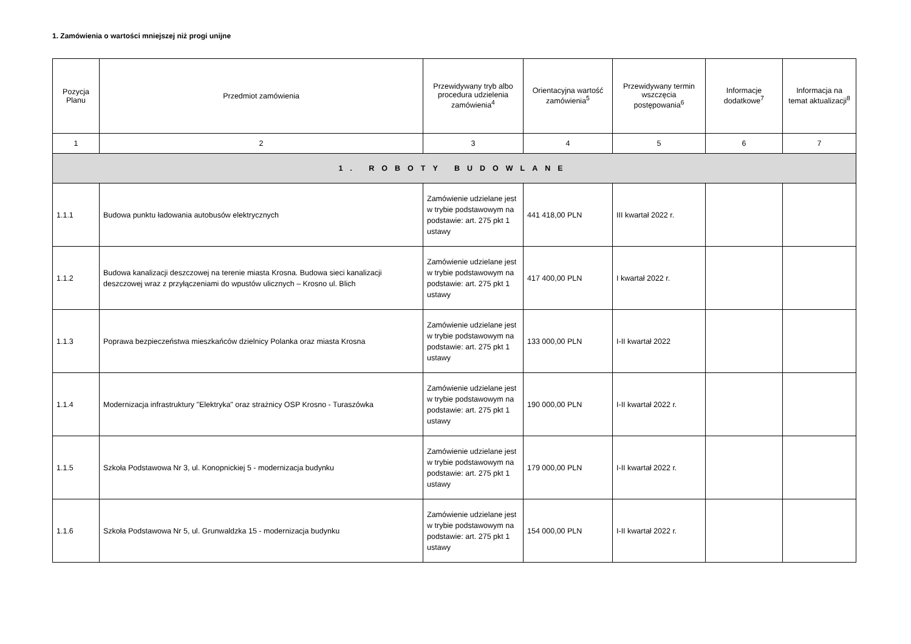1. Zamówienia o wartości mniejszej niż progi unijne
| Pozycja Planu | Przedmiot zamówienia | Przewidywany tryb albo procedura udzielenia zamówienia<sup>4</sup> | Orientacyjna wartość zamówienia<sup>5</sup> | Przewidywany termin wszczęcia postępowania<sup>6</sup> | Informacje dodatkowe<sup>7</sup> | Informacja na temat aktualizacji<sup>8</sup> |
| --- | --- | --- | --- | --- | --- | --- |
| 1 | 2 | 3 | 4 | 5 | 6 | 7 |
| 1. ROBOTY BUDOWLANE | | | | | | |
| 1.1.1 | Budowa punktu ładowania autobusów elektrycznych | Zamówienie udzielane jest w trybie podstawowym na podstawie: art. 275 pkt 1 ustawy | 441 418,00 PLN | III kwartał 2022 r. | | |
| 1.1.2 | Budowa kanalizacji deszczowej na terenie miasta Krosna. Budowa sieci kanalizacji deszczowej wraz z przyłączeniami do wpustów ulicznych – Krosno ul. Blich | Zamówienie udzielane jest w trybie podstawowym na podstawie: art. 275 pkt 1 ustawy | 417 400,00 PLN | I kwartał 2022 r. | | |
| 1.1.3 | Poprawa bezpieczeństwa mieszkańców dzielnicy Polanka oraz miasta Krosna | Zamówienie udzielane jest w trybie podstawowym na podstawie: art. 275 pkt 1 ustawy | 133 000,00 PLN | I-II kwartał 2022 | | |
| 1.1.4 | Modernizacja infrastruktury "Elektryka" oraz strażnicy OSP Krosno - Turaszówka | Zamówienie udzielane jest w trybie podstawowym na podstawie: art. 275 pkt 1 ustawy | 190 000,00 PLN | I-II kwartał 2022 r. | | |
| 1.1.5 | Szkoła Podstawowa Nr 3, ul. Konopnickiej 5 - modernizacja budynku | Zamówienie udzielane jest w trybie podstawowym na podstawie: art. 275 pkt 1 ustawy | 179 000,00 PLN | I-II kwartał 2022 r. | | |
| 1.1.6 | Szkoła Podstawowa Nr 5, ul. Grunwaldzka 15 - modernizacja budynku | Zamówienie udzielane jest w trybie podstawowym na podstawie: art. 275 pkt 1 ustawy | 154 000,00 PLN | I-II kwartał 2022 r. | | |